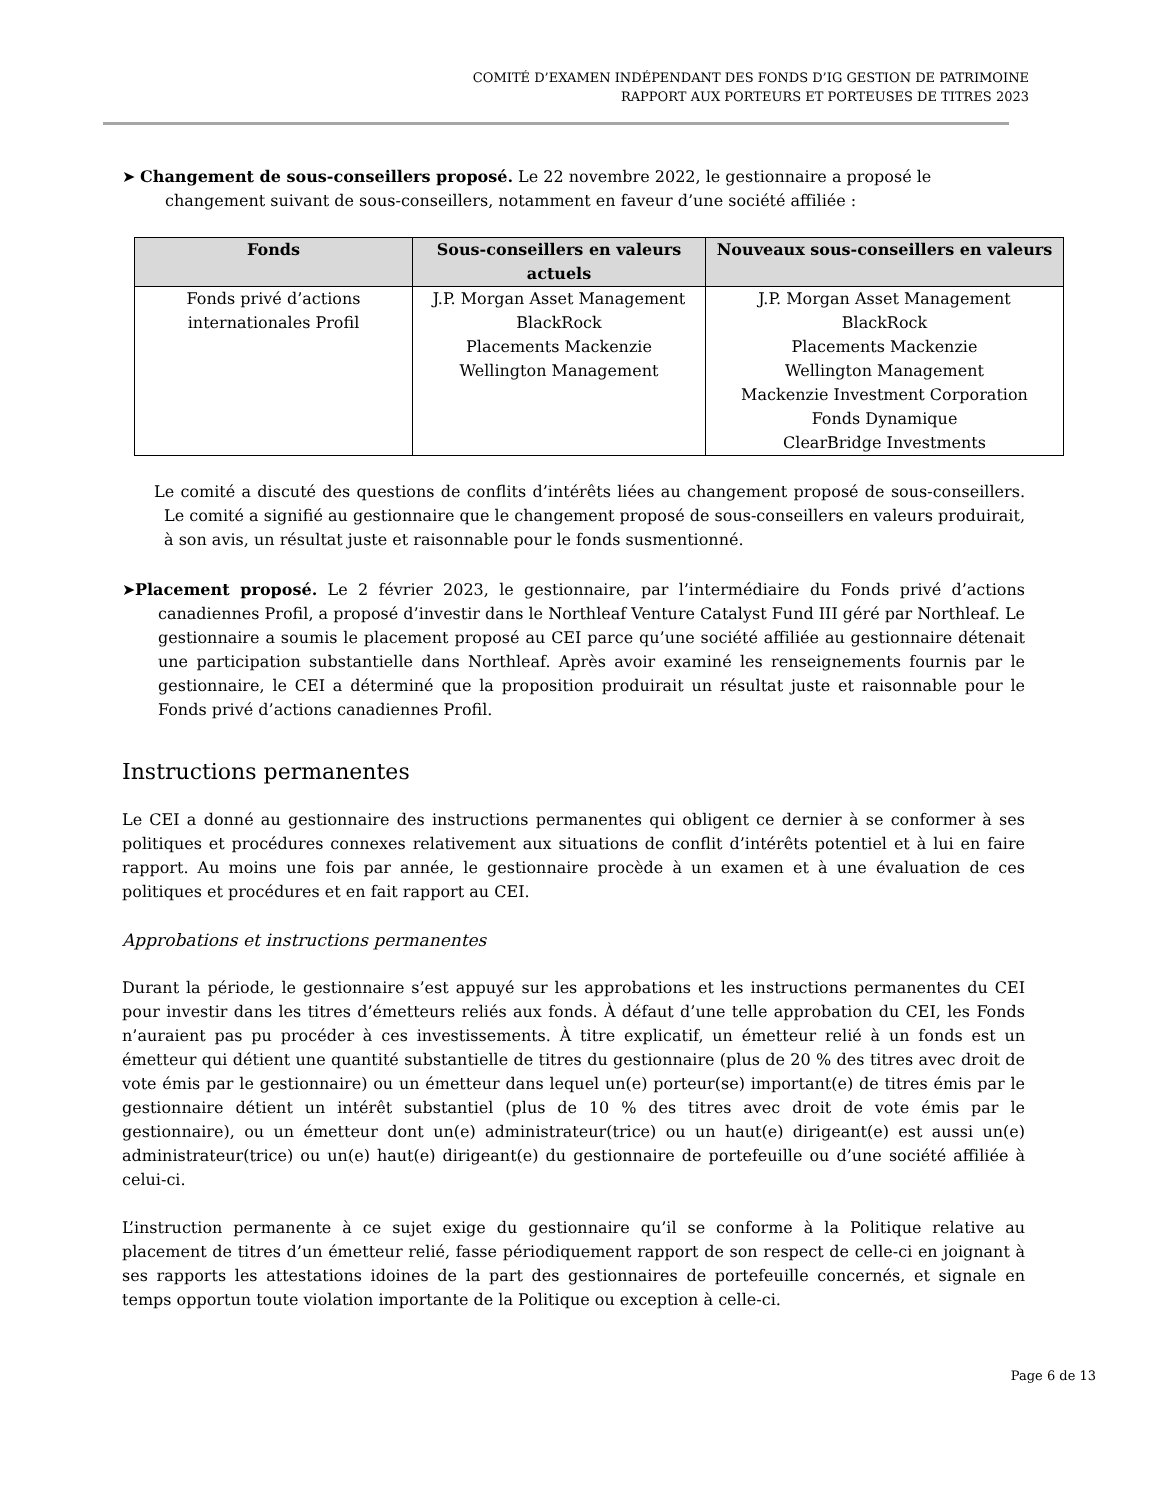COMITÉ D’EXAMEN INDÉPENDANT DES FONDS D’IG GESTION DE PATRIMOINE
RAPPORT AUX PORTEURS ET PORTEUSES DE TITRES 2023
➤ Changement de sous-conseillers proposé. Le 22 novembre 2022, le gestionnaire a proposé le changement suivant de sous-conseillers, notamment en faveur d’une société affiliée :
| Fonds | Sous-conseillers en valeurs actuels | Nouveaux sous-conseillers en valeurs |
| --- | --- | --- |
| Fonds privé d’actions internationales Profil | J.P. Morgan Asset Management BlackRock Placements Mackenzie Wellington Management | J.P. Morgan Asset Management BlackRock Placements Mackenzie Wellington Management Mackenzie Investment Corporation Fonds Dynamique ClearBridge Investments |
Le comité a discuté des questions de conflits d’intérêts liées au changement proposé de sous-conseillers. Le comité a signifié au gestionnaire que le changement proposé de sous-conseillers en valeurs produirait, à son avis, un résultat juste et raisonnable pour le fonds susmentionné.
➤Placement proposé. Le 2 février 2023, le gestionnaire, par l’intermédiaire du Fonds privé d’actions canadiennes Profil, a proposé d’investir dans le Northleaf Venture Catalyst Fund III géré par Northleaf. Le gestionnaire a soumis le placement proposé au CEI parce qu’une société affiliée au gestionnaire détenait une participation substantielle dans Northleaf. Après avoir examiné les renseignements fournis par le gestionnaire, le CEI a déterminé que la proposition produirait un résultat juste et raisonnable pour le Fonds privé d’actions canadiennes Profil.
Instructions permanentes
Le CEI a donné au gestionnaire des instructions permanentes qui obligent ce dernier à se conformer à ses politiques et procédures connexes relativement aux situations de conflit d’intérêts potentiel et à lui en faire rapport. Au moins une fois par année, le gestionnaire procède à un examen et à une évaluation de ces politiques et procédures et en fait rapport au CEI.
Approbations et instructions permanentes
Durant la période, le gestionnaire s’est appuyé sur les approbations et les instructions permanentes du CEI pour investir dans les titres d’émetteurs reliés aux fonds. À défaut d’une telle approbation du CEI, les Fonds n’auraient pas pu procéder à ces investissements. À titre explicatif, un émetteur relié à un fonds est un émetteur qui détient une quantité substantielle de titres du gestionnaire (plus de 20 % des titres avec droit de vote émis par le gestionnaire) ou un émetteur dans lequel un(e) porteur(se) important(e) de titres émis par le gestionnaire détient un intérêt substantiel (plus de 10 % des titres avec droit de vote émis par le gestionnaire), ou un émetteur dont un(e) administrateur(trice) ou un haut(e) dirigeant(e) est aussi un(e) administrateur(trice) ou un(e) haut(e) dirigeant(e) du gestionnaire de portefeuille ou d’une société affiliée à celui-ci.
L’instruction permanente à ce sujet exige du gestionnaire qu’il se conforme à la Politique relative au placement de titres d’un émetteur relié, fasse périodiquement rapport de son respect de celle-ci en joignant à ses rapports les attestations idoines de la part des gestionnaires de portefeuille concernés, et signale en temps opportun toute violation importante de la Politique ou exception à celle-ci.
Page 6 de 13